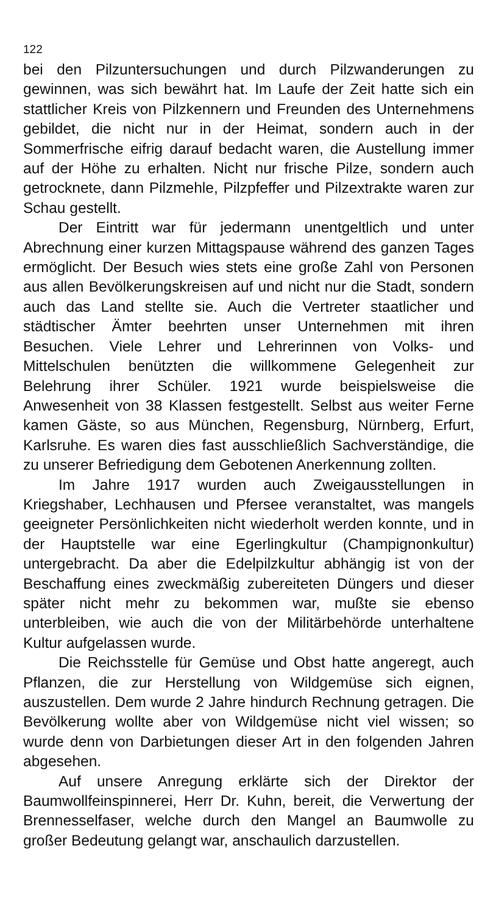122
bei den Pilzuntersuchungen und durch Pilzwanderungen zu gewinnen, was sich bewährt hat. Im Laufe der Zeit hatte sich ein stattlicher Kreis von Pilzkennern und Freunden des Unternehmens gebildet, die nicht nur in der Heimat, sondern auch in der Sommerfrische eifrig darauf bedacht waren, die Austellung immer auf der Höhe zu erhalten. Nicht nur frische Pilze, sondern auch getrocknete, dann Pilzmehle, Pilzpfeffer und Pilzextrakte waren zur Schau gestellt.
Der Eintritt war für jedermann unentgeltlich und unter Abrechnung einer kurzen Mittagspause während des ganzen Tages ermöglicht. Der Besuch wies stets eine große Zahl von Personen aus allen Bevölkerungskreisen auf und nicht nur die Stadt, sondern auch das Land stellte sie. Auch die Vertreter staatlicher und städtischer Ämter beehrten unser Unternehmen mit ihren Besuchen. Viele Lehrer und Lehrerinnen von Volks- und Mittelschulen benützten die willkommene Gelegenheit zur Belehrung ihrer Schüler. 1921 wurde beispielsweise die Anwesenheit von 38 Klassen festgestellt. Selbst aus weiter Ferne kamen Gäste, so aus München, Regensburg, Nürnberg, Erfurt, Karlsruhe. Es waren dies fast ausschließlich Sachverständige, die zu unserer Befriedigung dem Gebotenen Anerkennung zollten.
Im Jahre 1917 wurden auch Zweigausstellungen in Kriegshaber, Lechhausen und Pfersee veranstaltet, was mangels geeigneter Persönlichkeiten nicht wiederholt werden konnte, und in der Hauptstelle war eine Egerlingkultur (Champignonkultur) untergebracht. Da aber die Edelpilzkultur abhängig ist von der Beschaffung eines zweckmäßig zubereiteten Düngers und dieser später nicht mehr zu bekommen war, mußte sie ebenso unterbleiben, wie auch die von der Militärbehörde unterhaltene Kultur aufgelassen wurde.
Die Reichsstelle für Gemüse und Obst hatte angeregt, auch Pflanzen, die zur Herstellung von Wildgemüse sich eignen, auszustellen. Dem wurde 2 Jahre hindurch Rechnung getragen. Die Bevölkerung wollte aber von Wildgemüse nicht viel wissen; so wurde denn von Darbietungen dieser Art in den folgenden Jahren abgesehen.
Auf unsere Anregung erklärte sich der Direktor der Baumwollfeinspinnerei, Herr Dr. Kuhn, bereit, die Verwertung der Brennesselfaser, welche durch den Mangel an Baumwolle zu großer Bedeutung gelangt war, anschaulich darzustellen.